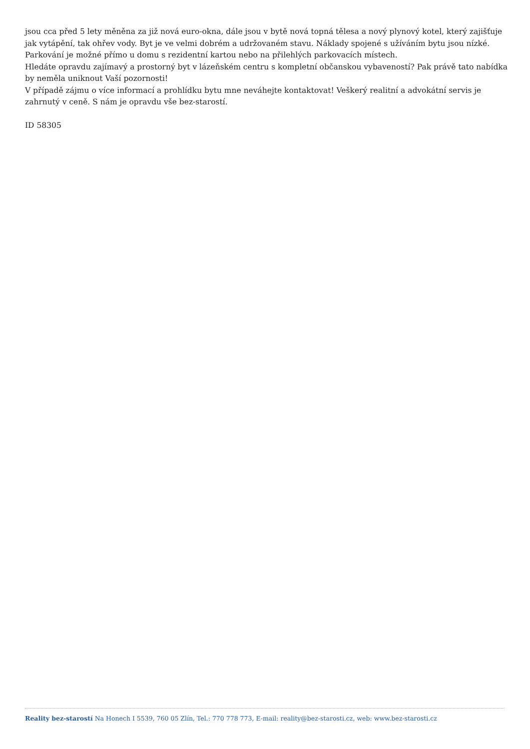jsou cca před 5 lety měněna za již nová euro-okna, dále jsou v bytě nová topná tělesa a nový plynový kotel, který zajišťuje jak vytápění, tak ohřev vody. Byt je ve velmi dobrém a udržovaném stavu. Náklady spojené s užíváním bytu jsou nízké. Parkování je možné přímo u domu s rezidentní kartou nebo na přilehlých parkovacích místech.
Hledáte opravdu zajímavý a prostorný byt v lázeňském centru s kompletní občanskou vybaveností? Pak právě tato nabídka by neměla uniknout Vaší pozornosti!
V případě zájmu o více informací a prohlídku bytu mne neváhejte kontaktovat! Veškerý realitní a advokátní servis je zahrnutý v ceně. S nám je opravdu vše bez-starostí.
ID 58305
Reality bez-starostí Na Honech I 5539, 760 05 Zlín, Tel.: 770 778 773, E-mail: reality@bez-starosti.cz, web: www.bez-starosti.cz